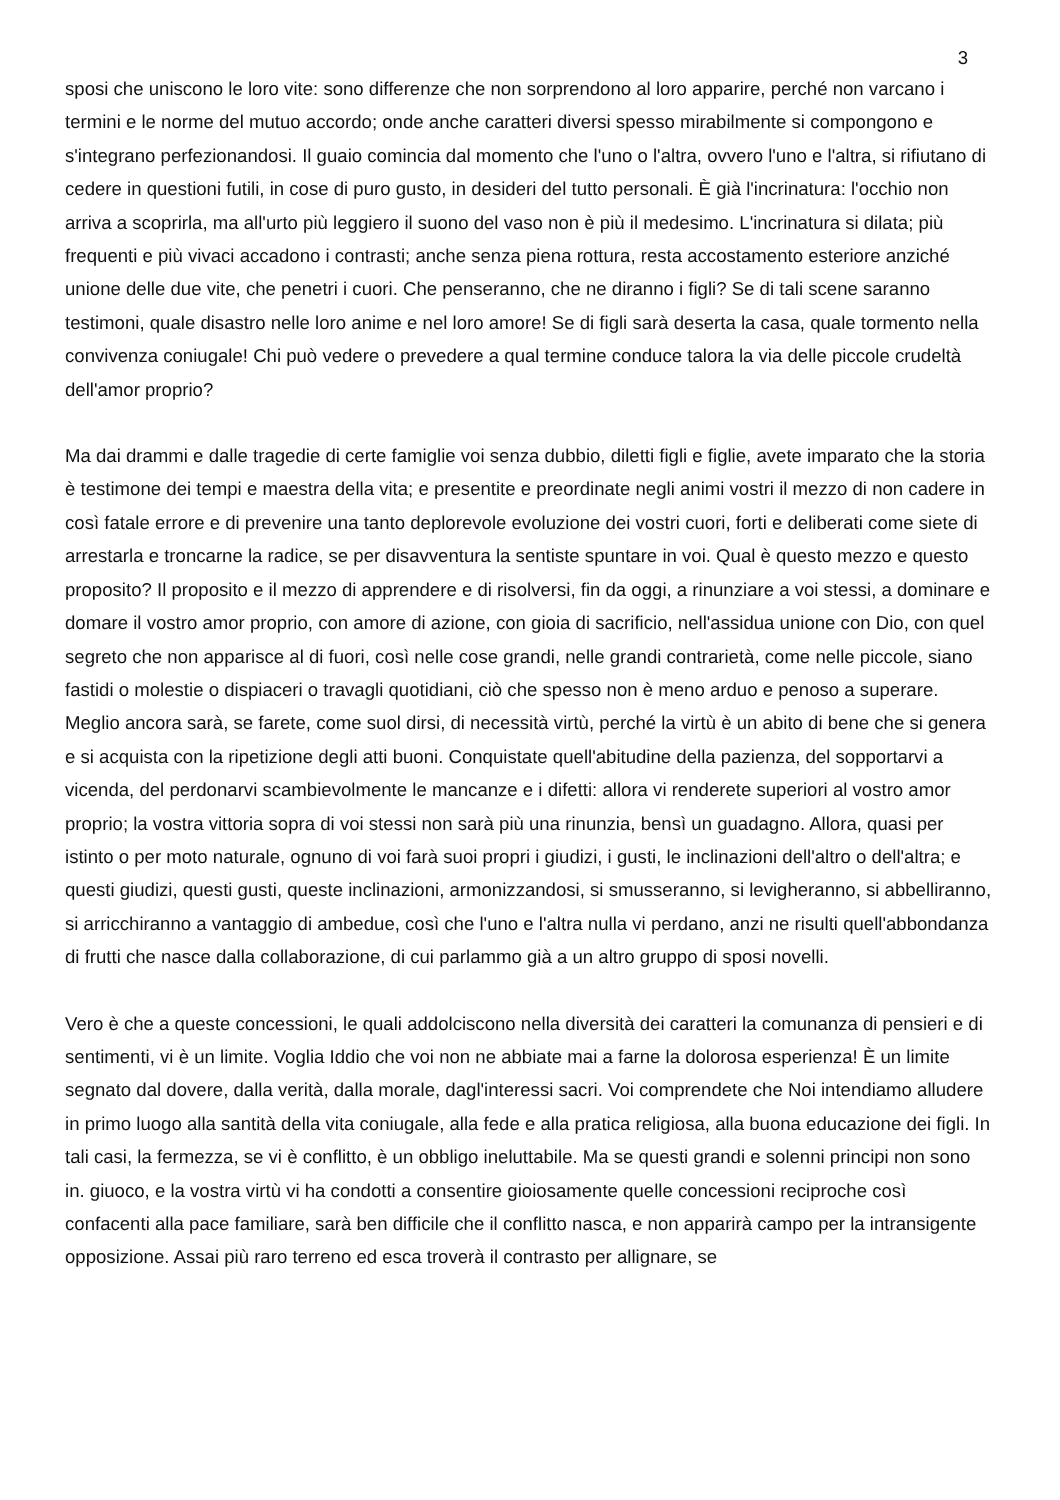3
sposi che uniscono le loro vite: sono differenze che non sorprendono al loro apparire, perché non varcano i termini e le norme del mutuo accordo; onde anche caratteri diversi spesso mirabilmente si compongono e s'integrano perfezionandosi. Il guaio comincia dal momento che l'uno o l'altra, ovvero l'uno e l'altra, si rifiutano di cedere in questioni futili, in cose di puro gusto, in desideri del tutto personali. È già l'incrinatura: l'occhio non arriva a scoprirla, ma all'urto più leggiero il suono del vaso non è più il medesimo. L'incrinatura si dilata; più frequenti e più vivaci accadono i contrasti; anche senza piena rottura, resta accostamento esteriore anziché unione delle due vite, che penetri i cuori. Che penseranno, che ne diranno i figli? Se di tali scene saranno testimoni, quale disastro nelle loro anime e nel loro amore! Se di figli sarà deserta la casa, quale tormento nella convivenza coniugale! Chi può vedere o prevedere a qual termine conduce talora la via delle piccole crudeltà dell'amor proprio?
Ma dai drammi e dalle tragedie di certe famiglie voi senza dubbio, diletti figli e figlie, avete imparato che la storia è testimone dei tempi e maestra della vita; e presentite e preordinate negli animi vostri il mezzo di non cadere in così fatale errore e di prevenire una tanto deplorevole evoluzione dei vostri cuori, forti e deliberati come siete di arrestarla e troncarne la radice, se per disavventura la sentiste spuntare in voi. Qual è questo mezzo e questo proposito? Il proposito e il mezzo di apprendere e di risolversi, fin da oggi, a rinunziare a voi stessi, a dominare e domare il vostro amor proprio, con amore di azione, con gioia di sacrificio, nell'assidua unione con Dio, con quel segreto che non apparisce al di fuori, così nelle cose grandi, nelle grandi contrarietà, come nelle piccole, siano fastidi o molestie o dispiaceri o travagli quotidiani, ciò che spesso non è meno arduo e penoso a superare. Meglio ancora sarà, se farete, come suol dirsi, di necessità virtù, perché la virtù è un abito di bene che si genera e si acquista con la ripetizione degli atti buoni. Conquistate quell'abitudine della pazienza, del sopportarvi a vicenda, del perdonarvi scambievolmente le mancanze e i difetti: allora vi renderete superiori al vostro amor proprio; la vostra vittoria sopra di voi stessi non sarà più una rinunzia, bensì un guadagno. Allora, quasi per istinto o per moto naturale, ognuno di voi farà suoi propri i giudizi, i gusti, le inclinazioni dell'altro o dell'altra; e questi giudizi, questi gusti, queste inclinazioni, armonizzandosi, si smusseranno, si levigheranno, si abbelliranno, si arricchiranno a vantaggio di ambedue, così che l'uno e l'altra nulla vi perdano, anzi ne risulti quell'abbondanza di frutti che nasce dalla collaborazione, di cui parlammo già a un altro gruppo di sposi novelli.
Vero è che a queste concessioni, le quali addolciscono nella diversità dei caratteri la comunanza di pensieri e di sentimenti, vi è un limite. Voglia Iddio che voi non ne abbiate mai a farne la dolorosa esperienza! È un limite segnato dal dovere, dalla verità, dalla morale, dagl'interessi sacri. Voi comprendete che Noi intendiamo alludere in primo luogo alla santità della vita coniugale, alla fede e alla pratica religiosa, alla buona educazione dei figli. In tali casi, la fermezza, se vi è conflitto, è un obbligo ineluttabile. Ma se questi grandi e solenni principi non sono in. giuoco, e la vostra virtù vi ha condotti a consentire gioiosamente quelle concessioni reciproche così confacenti alla pace familiare, sarà ben difficile che il conflitto nasca, e non apparirà campo per la intransigente opposizione. Assai più raro terreno ed esca troverà il contrasto per allignare, se